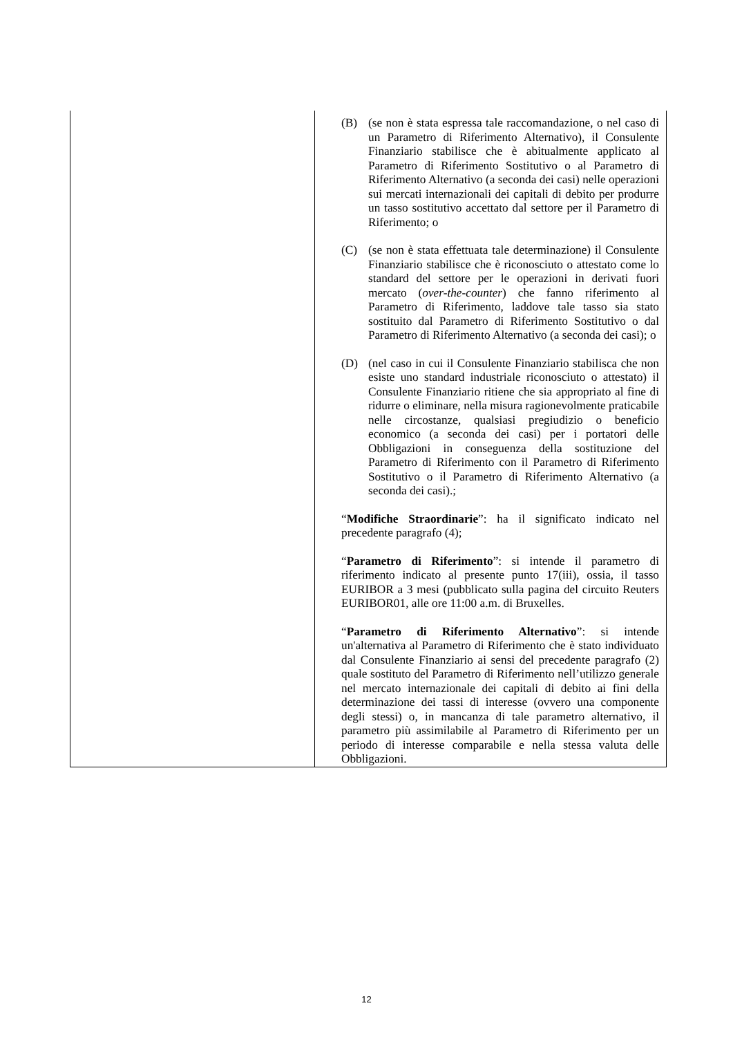| | (B) (se non è stata espressa tale raccomandazione, o nel caso di un Parametro di Riferimento Alternativo), il Consulente Finanziario stabilisce che è abitualmente applicato al Parametro di Riferimento Sostitutivo o al Parametro di Riferimento Alternativo (a seconda dei casi) nelle operazioni sui mercati internazionali dei capitali di debito per produrre un tasso sostitutivo accettato dal settore per il Parametro di Riferimento; o (C) (se non è stata effettuata tale determinazione) il Consulente Finanziario stabilisce che è riconosciuto o attestato come lo standard del settore per le operazioni in derivati fuori mercato ( over-the-counter ) che fanno riferimento al Parametro di Riferimento, laddove tale tasso sia stato sostituito dal Parametro di Riferimento Sostitutivo o dal Parametro di Riferimento Alternativo (a seconda dei casi); o (D) (nel caso in cui il Consulente Finanziario stabilisca che non esiste uno standard industriale riconosciuto o attestato) il Consulente Finanziario ritiene che sia appropriato al fine di ridurre o eliminare, nella misura ragionevolmente praticabile nelle circostanze, qualsiasi pregiudizio o beneficio economico (a seconda dei casi) per i portatori delle Obbligazioni in conseguenza della sostituzione del Parametro di Riferimento con il Parametro di Riferimento Sostitutivo o il Parametro di Riferimento Alternativo (a seconda dei casi).; “ Modifiche Straordinarie ”: ha il significato indicato nel precedente paragrafo (4); “ Parametro di Riferimento ”: si intende il parametro di riferimento indicato al presente punto 17(iii), ossia, il tasso EURIBOR a 3 mesi (pubblicato sulla pagina del circuito Reuters EURIBOR01, alle ore 11:00 a.m. di Bruxelles. “ Parametro di Riferimento Alternativo ”: si intende un'alternativa al Parametro di Riferimento che è stato individuato dal Consulente Finanziario ai sensi del precedente paragrafo (2) quale sostituto del Parametro di Riferimento nell’utilizzo generale nel mercato internazionale dei capitali di debito ai fini della determinazione dei tassi di interesse (ovvero una componente degli stessi) o, in mancanza di tale parametro alternativo, il parametro più assimilabile al Parametro di Riferimento per un periodo di interesse comparabile e nella stessa valuta delle Obbligazioni. |
12